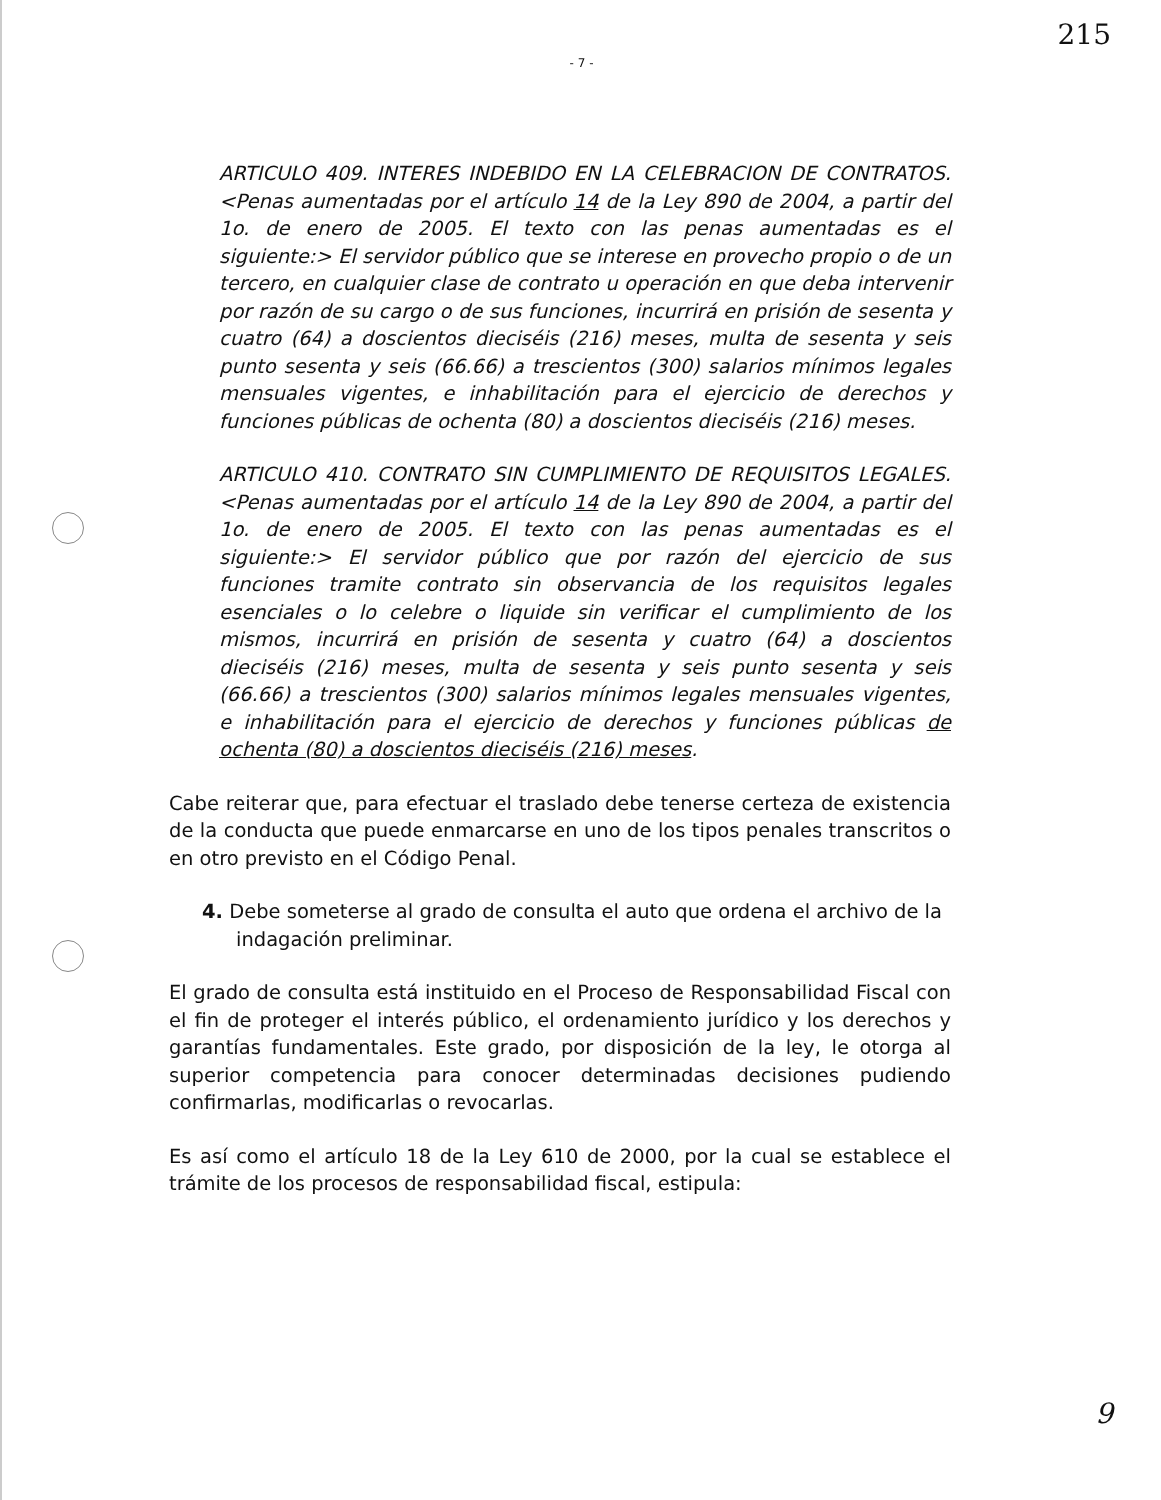215
- 7 -
ARTICULO 409. INTERES INDEBIDO EN LA CELEBRACION DE CONTRATOS. <Penas aumentadas por el artículo 14 de la Ley 890 de 2004, a partir del 1o. de enero de 2005. El texto con las penas aumentadas es el siguiente:> El servidor público que se interese en provecho propio o de un tercero, en cualquier clase de contrato u operación en que deba intervenir por razón de su cargo o de sus funciones, incurrirá en prisión de sesenta y cuatro (64) a doscientos dieciséis (216) meses, multa de sesenta y seis punto sesenta y seis (66.66) a trescientos (300) salarios mínimos legales mensuales vigentes, e inhabilitación para el ejercicio de derechos y funciones públicas de ochenta (80) a doscientos dieciséis (216) meses.
ARTICULO 410. CONTRATO SIN CUMPLIMIENTO DE REQUISITOS LEGALES. <Penas aumentadas por el artículo 14 de la Ley 890 de 2004, a partir del 1o. de enero de 2005. El texto con las penas aumentadas es el siguiente:> El servidor público que por razón del ejercicio de sus funciones tramite contrato sin observancia de los requisitos legales esenciales o lo celebre o liquide sin verificar el cumplimiento de los mismos, incurrirá en prisión de sesenta y cuatro (64) a doscientos dieciséis (216) meses, multa de sesenta y seis punto sesenta y seis (66.66) a trescientos (300) salarios mínimos legales mensuales vigentes, e inhabilitación para el ejercicio de derechos y funciones públicas de ochenta (80) a doscientos dieciséis (216) meses.
Cabe reiterar que, para efectuar el traslado debe tenerse certeza de existencia de la conducta que puede enmarcarse en uno de los tipos penales transcritos o en otro previsto en el Código Penal.
4. Debe someterse al grado de consulta el auto que ordena el archivo de la indagación preliminar.
El grado de consulta está instituido en el Proceso de Responsabilidad Fiscal con el fin de proteger el interés público, el ordenamiento jurídico y los derechos y garantías fundamentales. Este grado, por disposición de la ley, le otorga al superior competencia para conocer determinadas decisiones pudiendo confirmarlas, modificarlas o revocarlas.
Es así como el artículo 18 de la Ley 610 de 2000, por la cual se establece el trámite de los procesos de responsabilidad fiscal, estipula:
9